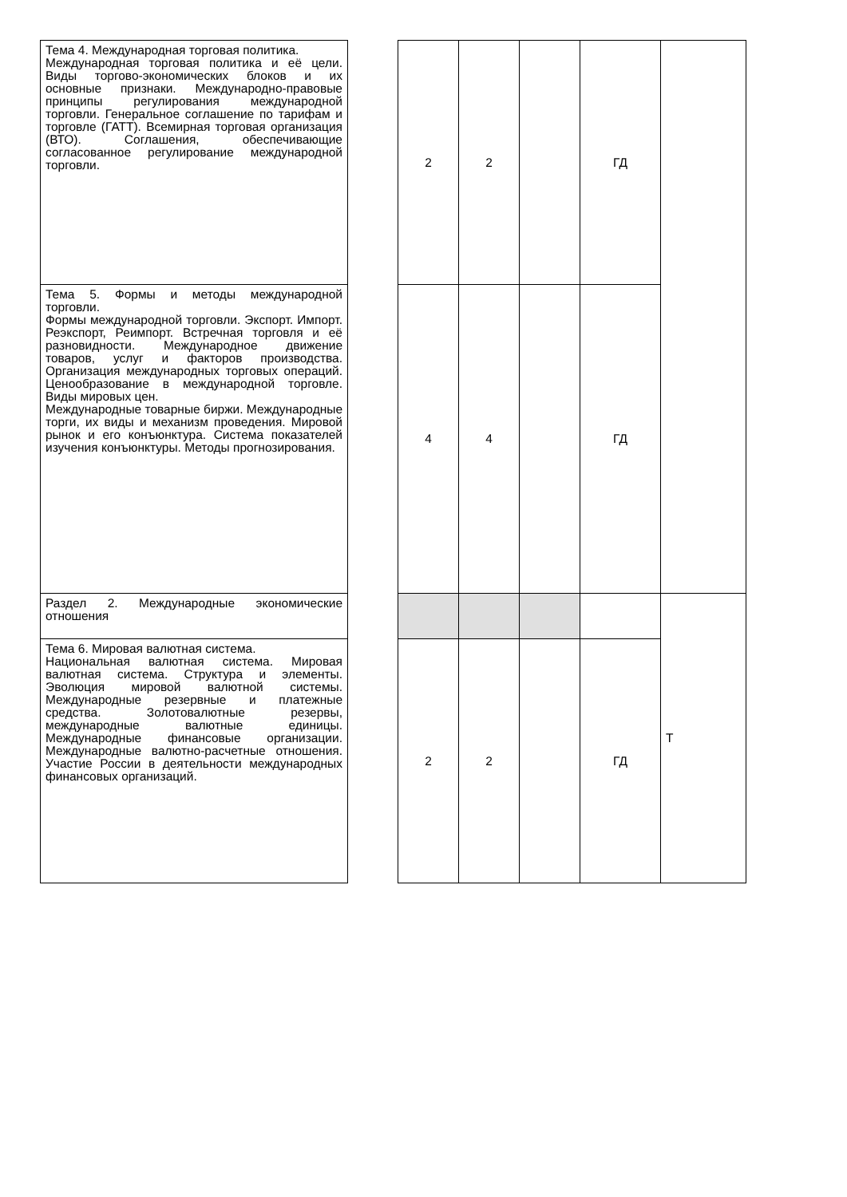| Тема 4. Международная торговая политика. Международная торговая политика и её цели. Виды торгово-экономических блоков и их основные признаки. Международно-правовые принципы регулирования международной торговли. Генеральное соглашение по тарифам и торговле (ГАТТ). Всемирная торговая организация (ВТО). Соглашения, обеспечивающие согласованное регулирование международной торговли. | | 2 | 2 | | ГД | |
| Тема 5. Формы и методы международной торговли. Формы международной торговли. Экспорт. Импорт. Реэкспорт, Реимпорт. Встречная торговля и её разновидности. Международное движение товаров, услуг и факторов производства. Организация международных торговых операций. Ценообразование в международной торговле. Виды мировых цен. Международные товарные биржи. Международные торги, их виды и механизм проведения. Мировой рынок и его конъюнктура. Система показателей изучения конъюнктуры. Методы прогнозирования. | | 4 | 4 | | ГД | |
| Раздел 2. Международные экономические отношения | | | | | | Т |
| Тема 6. Мировая валютная система. Национальная валютная система. Мировая валютная система. Структура и элементы. Эволюция мировой валютной системы. Международные резервные и платежные средства. Золотовалютные резервы, международные валютные единицы. Международные финансовые организации. Международные валютно-расчетные отношения. Участие России в деятельности международных финансовых организаций. | | 2 | 2 | | ГД | |